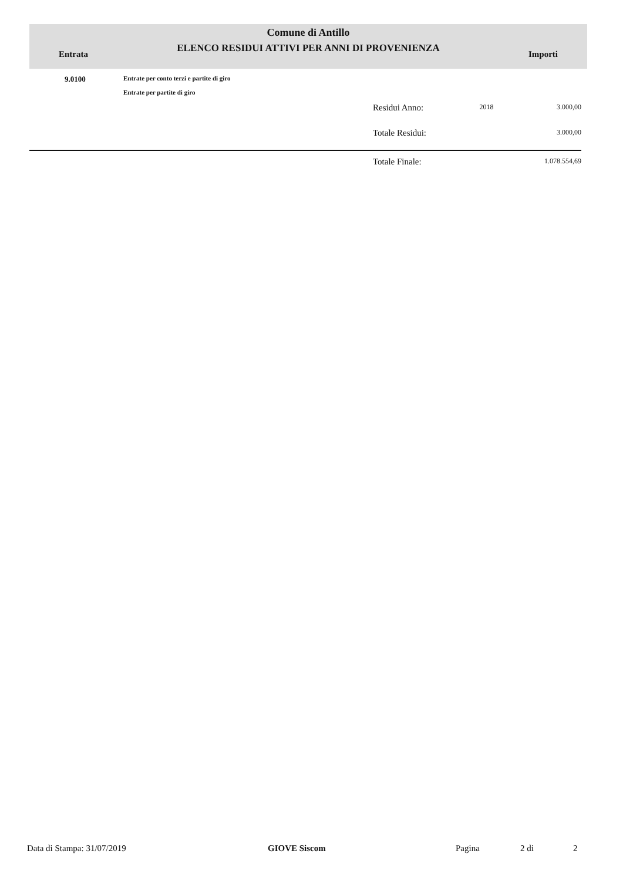Comune di Antillo
ELENCO RESIDUI ATTIVI PER ANNI DI PROVENIENZA
Entrata Importi
| 9.0100 | Entrate per conto terzi e partite di giro Entrate per partite di giro | | | |
| | | Residui Anno: | 2018 | 3.000,00 |
| | | Totale Residui: | | 3.000,00 |
| | | Totale Finale: | | 1.078.554,69 |
Data di Stampa: 31/07/2019 GIOVE Siscom Pagina 2 di 2